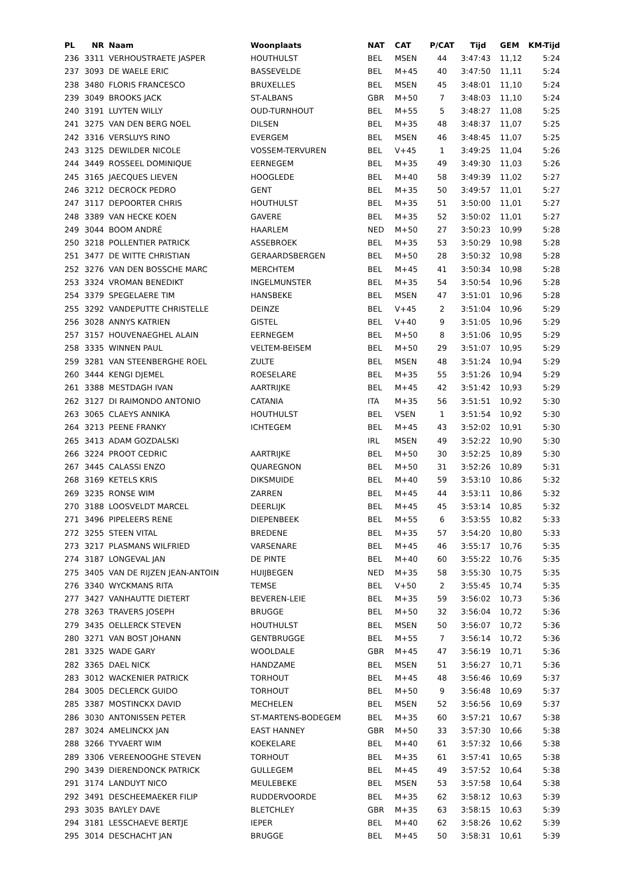| PL | NR | Naam | Woonplaats | NAT | CAT | P/CAT | Tijd | GEM | KM-Tijd |
| --- | --- | --- | --- | --- | --- | --- | --- | --- | --- |
| 236 | 3311 | VERHOUSTRAETE JASPER | HOUTHULST | BEL | MSEN | 44 | 3:47:43 | 11,12 | 5:24 |
| 237 | 3093 | DE WAELE ERIC | BASSEVELDE | BEL | M+45 | 40 | 3:47:50 | 11,11 | 5:24 |
| 238 | 3480 | FLORIS FRANCESCO | BRUXELLES | BEL | MSEN | 45 | 3:48:01 | 11,10 | 5:24 |
| 239 | 3049 | BROOKS JACK | ST-ALBANS | GBR | M+50 | 7 | 3:48:03 | 11,10 | 5:24 |
| 240 | 3191 | LUYTEN WILLY | OUD-TURNHOUT | BEL | M+55 | 5 | 3:48:27 | 11,08 | 5:25 |
| 241 | 3275 | VAN DEN BERG NOEL | DILSEN | BEL | M+35 | 48 | 3:48:37 | 11,07 | 5:25 |
| 242 | 3316 | VERSLUYS RINO | EVERGEM | BEL | MSEN | 46 | 3:48:45 | 11,07 | 5:25 |
| 243 | 3125 | DEWILDER NICOLE | VOSSEM-TERVUREN | BEL | V+45 | 1 | 3:49:25 | 11,04 | 5:26 |
| 244 | 3449 | ROSSEEL DOMINIQUE | EERNEGEM | BEL | M+35 | 49 | 3:49:30 | 11,03 | 5:26 |
| 245 | 3165 | JAECQUES LIEVEN | HOOGLEDE | BEL | M+40 | 58 | 3:49:39 | 11,02 | 5:27 |
| 246 | 3212 | DECROCK PEDRO | GENT | BEL | M+35 | 50 | 3:49:57 | 11,01 | 5:27 |
| 247 | 3117 | DEPOORTER CHRIS | HOUTHULST | BEL | M+35 | 51 | 3:50:00 | 11,01 | 5:27 |
| 248 | 3389 | VAN HECKE KOEN | GAVERE | BEL | M+35 | 52 | 3:50:02 | 11,01 | 5:27 |
| 249 | 3044 | BOOM ANDRÉ | HAARLEM | NED | M+50 | 27 | 3:50:23 | 10,99 | 5:28 |
| 250 | 3218 | POLLENTIER PATRICK | ASSEBROEK | BEL | M+35 | 53 | 3:50:29 | 10,98 | 5:28 |
| 251 | 3477 | DE WITTE CHRISTIAN | GERAARDSBERGEN | BEL | M+50 | 28 | 3:50:32 | 10,98 | 5:28 |
| 252 | 3276 | VAN DEN BOSSCHE MARC | MERCHTEM | BEL | M+45 | 41 | 3:50:34 | 10,98 | 5:28 |
| 253 | 3324 | VROMAN BENEDIKT | INGELMUNSTER | BEL | M+35 | 54 | 3:50:54 | 10,96 | 5:28 |
| 254 | 3379 | SPEGELAERE TIM | HANSBEKE | BEL | MSEN | 47 | 3:51:01 | 10,96 | 5:28 |
| 255 | 3292 | VANDEPUTTE CHRISTELLE | DEINZE | BEL | V+45 | 2 | 3:51:04 | 10,96 | 5:29 |
| 256 | 3028 | ANNYS KATRIEN | GISTEL | BEL | V+40 | 9 | 3:51:05 | 10,96 | 5:29 |
| 257 | 3157 | HOUVENAEGHEL ALAIN | EERNEGEM | BEL | M+50 | 8 | 3:51:06 | 10,95 | 5:29 |
| 258 | 3335 | WINNEN PAUL | VELTEM-BEISEM | BEL | M+50 | 29 | 3:51:07 | 10,95 | 5:29 |
| 259 | 3281 | VAN STEENBERGHE ROEL | ZULTE | BEL | MSEN | 48 | 3:51:24 | 10,94 | 5:29 |
| 260 | 3444 | KENGI DJEMEL | ROESELARE | BEL | M+35 | 55 | 3:51:26 | 10,94 | 5:29 |
| 261 | 3388 | MESTDAGH IVAN | AARTRIJKE | BEL | M+45 | 42 | 3:51:42 | 10,93 | 5:29 |
| 262 | 3127 | DI RAIMONDO ANTONIO | CATANIA | ITA | M+35 | 56 | 3:51:51 | 10,92 | 5:30 |
| 263 | 3065 | CLAEYS ANNIKA | HOUTHULST | BEL | VSEN | 1 | 3:51:54 | 10,92 | 5:30 |
| 264 | 3213 | PEENE FRANKY | ICHTEGEM | BEL | M+45 | 43 | 3:52:02 | 10,91 | 5:30 |
| 265 | 3413 | ADAM GOZDALSKI | | IRL | MSEN | 49 | 3:52:22 | 10,90 | 5:30 |
| 266 | 3224 | PROOT CEDRIC | AARTRIJKE | BEL | M+50 | 30 | 3:52:25 | 10,89 | 5:30 |
| 267 | 3445 | CALASSI ENZO | QUAREGNON | BEL | M+50 | 31 | 3:52:26 | 10,89 | 5:31 |
| 268 | 3169 | KETELS KRIS | DIKSMUIDE | BEL | M+40 | 59 | 3:53:10 | 10,86 | 5:32 |
| 269 | 3235 | RONSE WIM | ZARREN | BEL | M+45 | 44 | 3:53:11 | 10,86 | 5:32 |
| 270 | 3188 | LOOSVELDT MARCEL | DEERLIJK | BEL | M+45 | 45 | 3:53:14 | 10,85 | 5:32 |
| 271 | 3496 | PIPELEERS RENE | DIEPENBEEK | BEL | M+55 | 6 | 3:53:55 | 10,82 | 5:33 |
| 272 | 3255 | STEEN VITAL | BREDENE | BEL | M+35 | 57 | 3:54:20 | 10,80 | 5:33 |
| 273 | 3217 | PLASMANS WILFRIED | VARSENARE | BEL | M+45 | 46 | 3:55:17 | 10,76 | 5:35 |
| 274 | 3187 | LONGEVAL JAN | DE PINTE | BEL | M+40 | 60 | 3:55:22 | 10,76 | 5:35 |
| 275 | 3405 | VAN DE RIJZEN JEAN-ANTOIN | HUIJBEGEN | NED | M+35 | 58 | 3:55:30 | 10,75 | 5:35 |
| 276 | 3340 | WYCKMANS RITA | TEMSE | BEL | V+50 | 2 | 3:55:45 | 10,74 | 5:35 |
| 277 | 3427 | VANHAUTTE DIETERT | BEVEREN-LEIE | BEL | M+35 | 59 | 3:56:02 | 10,73 | 5:36 |
| 278 | 3263 | TRAVERS JOSEPH | BRUGGE | BEL | M+50 | 32 | 3:56:04 | 10,72 | 5:36 |
| 279 | 3435 | OELLERCK STEVEN | HOUTHULST | BEL | MSEN | 50 | 3:56:07 | 10,72 | 5:36 |
| 280 | 3271 | VAN BOST JOHANN | GENTBRUGGE | BEL | M+55 | 7 | 3:56:14 | 10,72 | 5:36 |
| 281 | 3325 | WADE GARY | WOOLDALE | GBR | M+45 | 47 | 3:56:19 | 10,71 | 5:36 |
| 282 | 3365 | DAEL NICK | HANDZAME | BEL | MSEN | 51 | 3:56:27 | 10,71 | 5:36 |
| 283 | 3012 | WACKENIER PATRICK | TORHOUT | BEL | M+45 | 48 | 3:56:46 | 10,69 | 5:37 |
| 284 | 3005 | DECLERCK GUIDO | TORHOUT | BEL | M+50 | 9 | 3:56:48 | 10,69 | 5:37 |
| 285 | 3387 | MOSTINCKX DAVID | MECHELEN | BEL | MSEN | 52 | 3:56:56 | 10,69 | 5:37 |
| 286 | 3030 | ANTONISSEN PETER | ST-MARTENS-BODEGEM | BEL | M+35 | 60 | 3:57:21 | 10,67 | 5:38 |
| 287 | 3024 | AMELINCKX JAN | EAST HANNEY | GBR | M+50 | 33 | 3:57:30 | 10,66 | 5:38 |
| 288 | 3266 | TYVAERT WIM | KOEKELARE | BEL | M+40 | 61 | 3:57:32 | 10,66 | 5:38 |
| 289 | 3306 | VEREENOOGHE STEVEN | TORHOUT | BEL | M+35 | 61 | 3:57:41 | 10,65 | 5:38 |
| 290 | 3439 | DIERENDONCK PATRICK | GULLEGEM | BEL | M+45 | 49 | 3:57:52 | 10,64 | 5:38 |
| 291 | 3174 | LANDUYT NICO | MEULEBEKE | BEL | MSEN | 53 | 3:57:58 | 10,64 | 5:38 |
| 292 | 3491 | DESCHEEMAEKER FILIP | RUDDERVOORDE | BEL | M+35 | 62 | 3:58:12 | 10,63 | 5:39 |
| 293 | 3035 | BAYLEY DAVE | BLETCHLEY | GBR | M+35 | 63 | 3:58:15 | 10,63 | 5:39 |
| 294 | 3181 | LESSCHAEVE BERTJE | IEPER | BEL | M+40 | 62 | 3:58:26 | 10,62 | 5:39 |
| 295 | 3014 | DESCHACHT JAN | BRUGGE | BEL | M+45 | 50 | 3:58:31 | 10,61 | 5:39 |